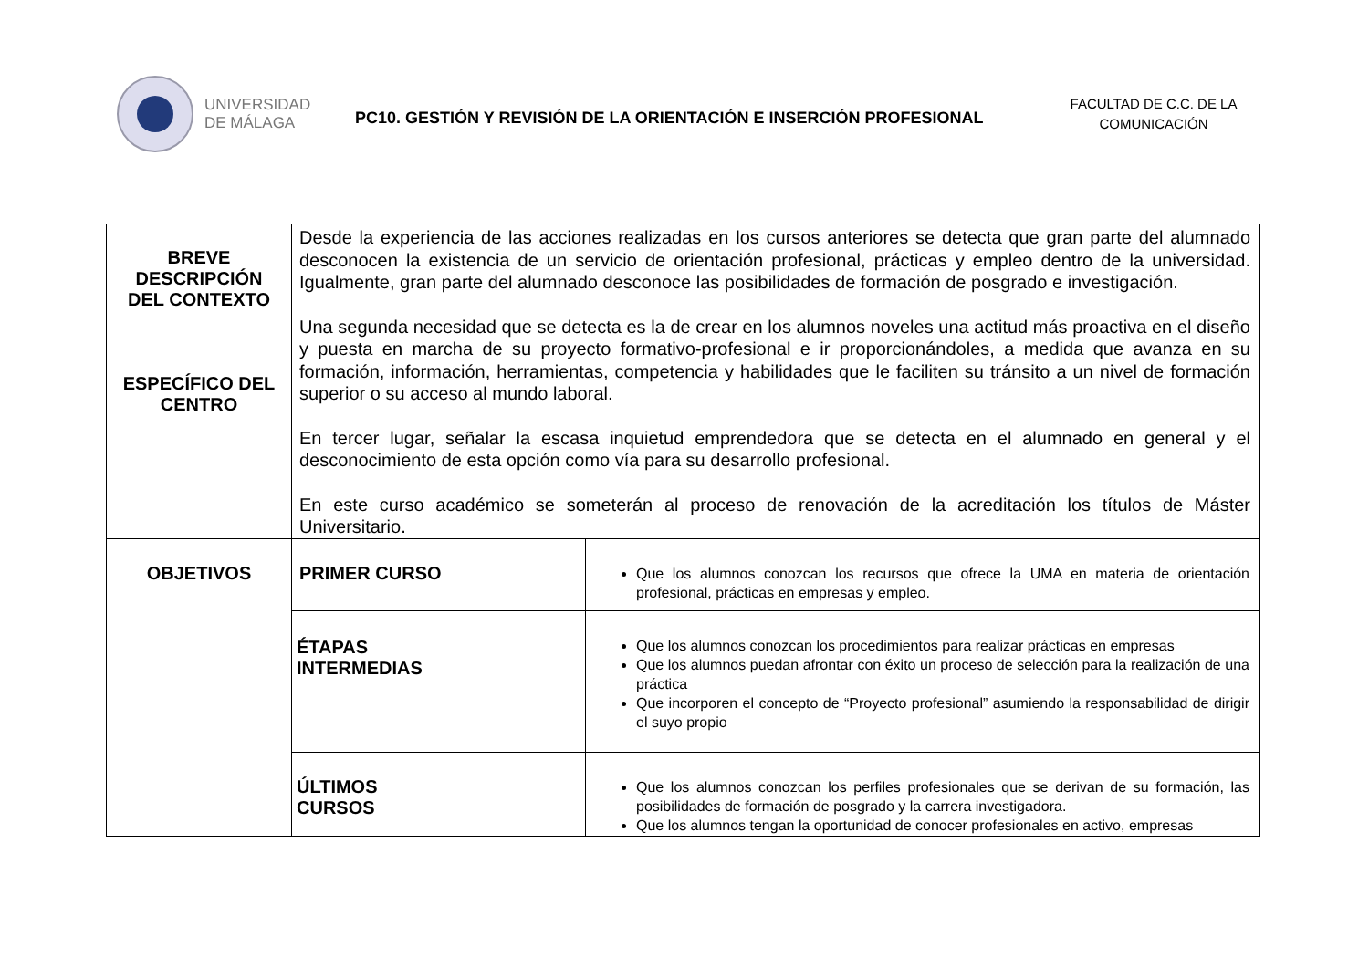UNIVERSIDAD
DE MÁLAGA
PC10. GESTIÓN Y REVISIÓN DE LA ORIENTACIÓN E INSERCIÓN PROFESIONAL
FACULTAD DE C.C. DE LA COMUNICACIÓN
| BREVE DESCRIPCIÓN DEL CONTEXTO ESPECÍFICO DEL CENTRO | Desde la experiencia de las acciones realizadas en los cursos anteriores se detecta que gran parte del alumnado desconocen la existencia de un servicio de orientación profesional, prácticas y empleo dentro de la universidad. Igualmente, gran parte del alumnado desconoce las posibilidades de formación de posgrado e investigación. Una segunda necesidad que se detecta es la de crear en los alumnos noveles una actitud más proactiva en el diseño y puesta en marcha de su proyecto formativo-profesional e ir proporcionándoles, a medida que avanza en su formación, información, herramientas, competencia y habilidades que le faciliten su tránsito a un nivel de formación superior o su acceso al mundo laboral. En tercer lugar, señalar la escasa inquietud emprendedora que se detecta en el alumnado en general y el desconocimiento de esta opción como vía para su desarrollo profesional. En este curso académico se someterán al proceso de renovación de la acreditación los títulos de Máster Universitario. | |
| OBJETIVOS | PRIMER CURSO | Que los alumnos conozcan los recursos que ofrece la UMA en materia de orientación profesional, prácticas en empresas y empleo. |
| | ÉTAPAS INTERMEDIAS | Que los alumnos conozcan los procedimientos para realizar prácticas en empresas Que los alumnos puedan afrontar con éxito un proceso de selección para la realización de una práctica Que incorporen el concepto de “Proyecto profesional” asumiendo la responsabilidad de dirigir el suyo propio |
| | ÚLTIMOS CURSOS | Que los alumnos conozcan los perfiles profesionales que se derivan de su formación, las posibilidades de formación de posgrado y la carrera investigadora. Que los alumnos tengan la oportunidad de conocer profesionales en activo, empresas |